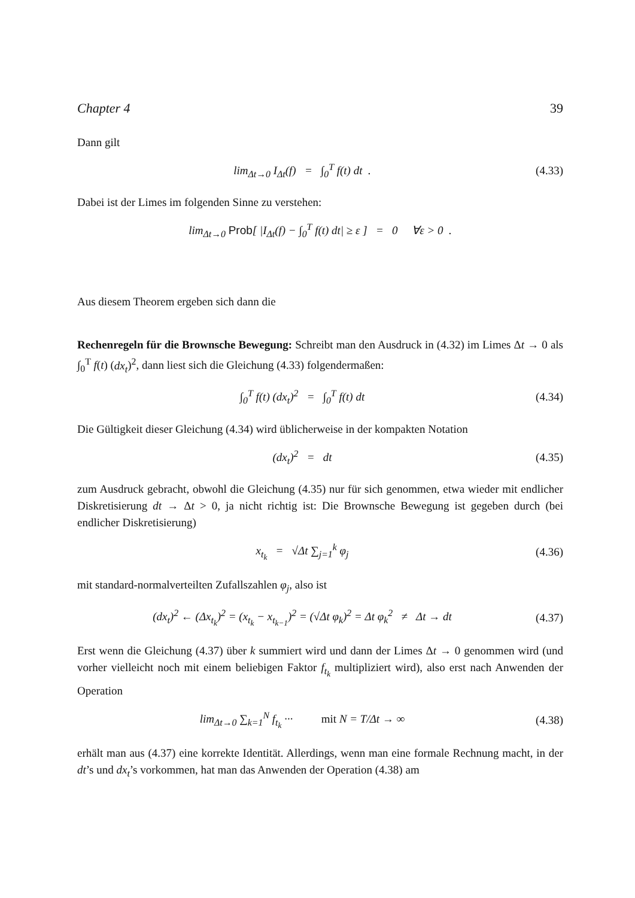Chapter 4 39
Dann gilt
lim<sub>Δt→0</sub> I<sub>Δt</sub>(f) = ∫<sub>0</sub><sup>T</sup> f(t) dt .
(4.33)
Dabei ist der Limes im folgenden Sinne zu verstehen:
lim<sub>Δt→0</sub> Prob[ |I<sub>Δt</sub>(f) − ∫<sub>0</sub><sup>T</sup> f(t) dt| ≥ ε ] = 0 ∀ε > 0 .
Aus diesem Theorem ergeben sich dann die
Rechenregeln für die Brownsche Bewegung: Schreibt man den Ausdruck in (4.32) im Limes Δt → 0 als ∫<sub>0</sub><sup>T</sup> f(t) (dx<sub>t</sub>)<sup>2</sup>, dann liest sich die Gleichung (4.33) folgendermaßen:
∫<sub>0</sub><sup>T</sup> f(t) (dx<sub>t</sub>)<sup>2</sup> = ∫<sub>0</sub><sup>T</sup> f(t) dt
(4.34)
Die Gültigkeit dieser Gleichung (4.34) wird üblicherweise in der kompakten Notation
(dx<sub>t</sub>)<sup>2</sup> = dt
(4.35)
zum Ausdruck gebracht, obwohl die Gleichung (4.35) nur für sich genommen, etwa wieder mit endlicher Diskretisierung dt → Δt > 0, ja nicht richtig ist: Die Brownsche Bewegung ist gegeben durch (bei endlicher Diskretisierung)
x<sub>t<sub>k</sub></sub> = √Δt ∑<sub>j=1</sub><sup>k</sup> φ<sub>j</sub>
(4.36)
mit standard-normalverteilten Zufallszahlen φ<sub>j</sub>, also ist
(dx<sub>t</sub>)<sup>2</sup> ← (Δx<sub>t<sub>k</sub></sub>)<sup>2</sup> = (x<sub>t<sub>k</sub></sub> − x<sub>t<sub>k−1</sub></sub>)<sup>2</sup> = (√Δt φ<sub>k</sub>)<sup>2</sup> = Δt φ<sub>k</sub><sup>2</sup> ≠ Δt → dt
(4.37)
Erst wenn die Gleichung (4.37) über k summiert wird und dann der Limes Δt → 0 genommen wird (und vorher vielleicht noch mit einem beliebigen Faktor f<sub>t<sub>k</sub></sub> multipliziert wird), also erst nach Anwenden der Operation
lim<sub>Δt→0</sub> ∑<sub>k=1</sub><sup>N</sup> f<sub>t<sub>k</sub></sub> ··· mit N = T/Δt → ∞
(4.38)
erhält man aus (4.37) eine korrekte Identität. Allerdings, wenn man eine formale Rechnung macht, in der dt’s und dx<sub>t</sub>’s vorkommen, hat man das Anwenden der Operation (4.38) am